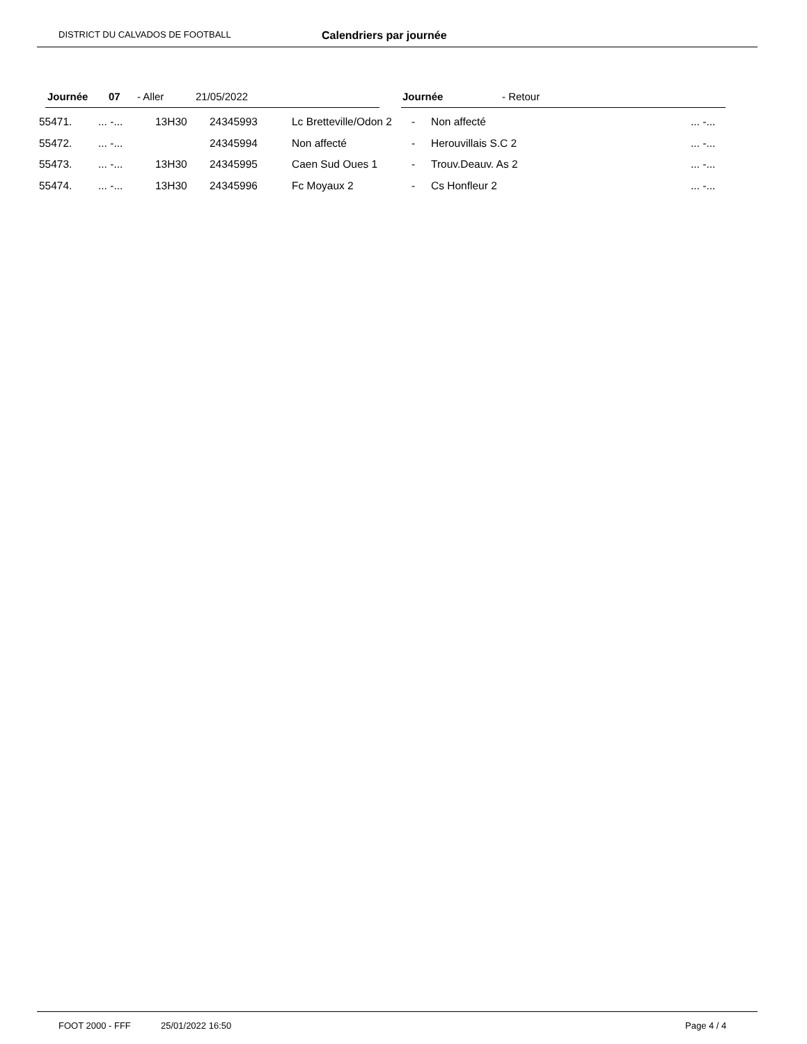DISTRICT DU CALVADOS DE FOOTBALL Calendriers par journée
Journée 07 - Aller 21/05/2022 Journée - Retour
| 55471. | ... -... | 13H30 | 24345993 | Lc Bretteville/Odon 2 | - | Non affecté | ... -... |
| 55472. | ... -... | | 24345994 | Non affecté | - | Herouvillais S.C 2 | ... -... |
| 55473. | ... -... | 13H30 | 24345995 | Caen Sud Oues 1 | - | Trouv.Deauv. As 2 | ... -... |
| 55474. | ... -... | 13H30 | 24345996 | Fc Moyaux 2 | - | Cs Honfleur 2 | ... -... |
FOOT 2000 - FFF 25/01/2022 16:50 Page 4 / 4